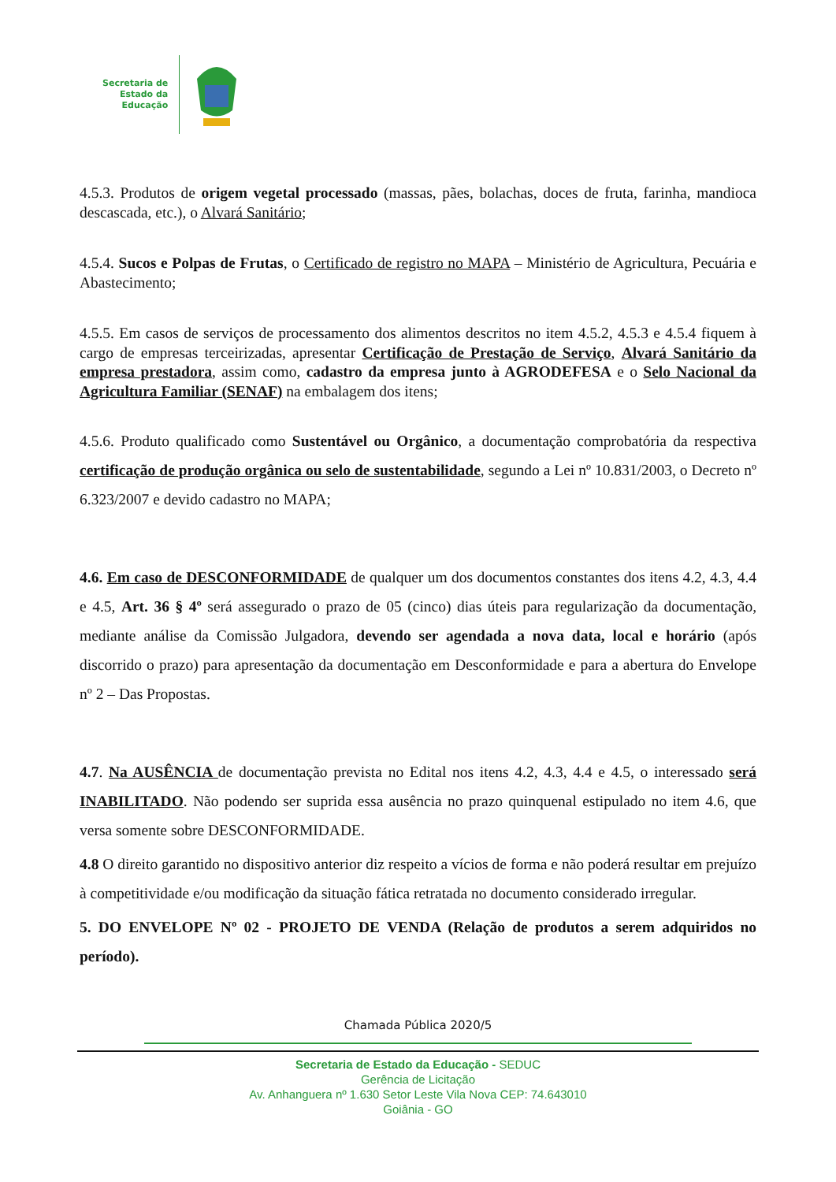Secretaria de
Estado da
Educação
4.5.3. Produtos de origem vegetal processado (massas, pães, bolachas, doces de fruta, farinha, mandioca descascada, etc.), o Alvará Sanitário;
4.5.4. Sucos e Polpas de Frutas, o Certificado de registro no MAPA – Ministério de Agricultura, Pecuária e Abastecimento;
4.5.5. Em casos de serviços de processamento dos alimentos descritos no item 4.5.2, 4.5.3 e 4.5.4 fiquem à cargo de empresas terceirizadas, apresentar Certificação de Prestação de Serviço, Alvará Sanitário da empresa prestadora, assim como, cadastro da empresa junto à AGRODEFESA e o Selo Nacional da Agricultura Familiar (SENAF) na embalagem dos itens;
4.5.6. Produto qualificado como Sustentável ou Orgânico, a documentação comprobatória da respectiva certificação de produção orgânica ou selo de sustentabilidade, segundo a Lei nº 10.831/2003, o Decreto nº 6.323/2007 e devido cadastro no MAPA;
4.6. Em caso de DESCONFORMIDADE de qualquer um dos documentos constantes dos itens 4.2, 4.3, 4.4 e 4.5, Art. 36 § 4º será assegurado o prazo de 05 (cinco) dias úteis para regularização da documentação, mediante análise da Comissão Julgadora, devendo ser agendada a nova data, local e horário (após discorrido o prazo) para apresentação da documentação em Desconformidade e para a abertura do Envelope nº 2 – Das Propostas.
4.7. Na AUSÊNCIA de documentação prevista no Edital nos itens 4.2, 4.3, 4.4 e 4.5, o interessado será INABILITADO. Não podendo ser suprida essa ausência no prazo quinquenal estipulado no item 4.6, que versa somente sobre DESCONFORMIDADE.
4.8 O direito garantido no dispositivo anterior diz respeito a vícios de forma e não poderá resultar em prejuízo à competitividade e/ou modificação da situação fática retratada no documento considerado irregular.
5. DO ENVELOPE Nº 02 - PROJETO DE VENDA (Relação de produtos a serem adquiridos no período).
Chamada Pública 2020/5
Secretaria de Estado da Educação - SEDUC
Gerência de Licitação
Av. Anhanguera nº 1.630 Setor Leste Vila Nova CEP: 74.643010
Goiânia - GO